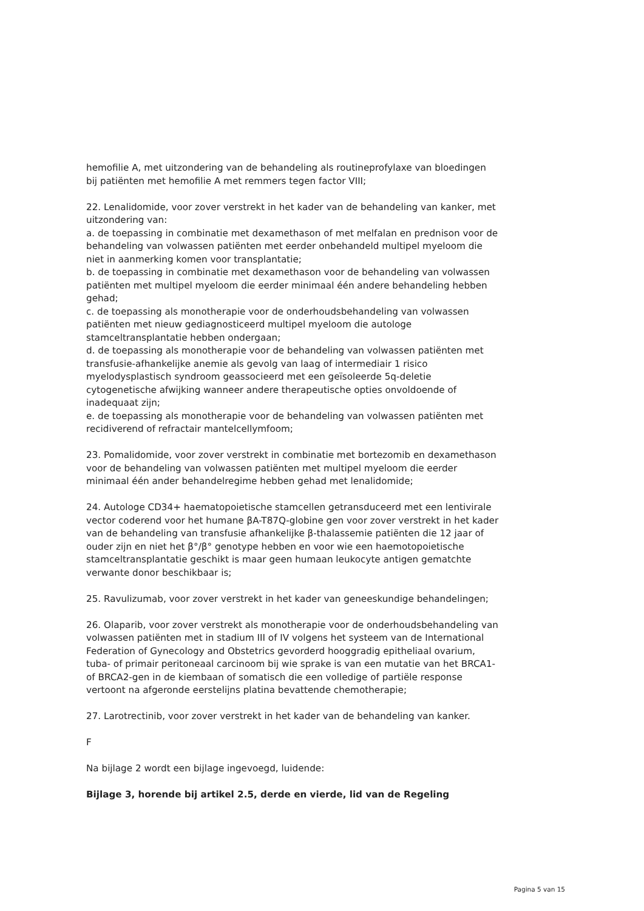hemofilie A, met uitzondering van de behandeling als routineprofylaxe van bloedingen bij patiënten met hemofilie A met remmers tegen factor VIII;
22. Lenalidomide, voor zover verstrekt in het kader van de behandeling van kanker, met uitzondering van:
a. de toepassing in combinatie met dexamethason of met melfalan en prednison voor de behandeling van volwassen patiënten met eerder onbehandeld multipel myeloom die niet in aanmerking komen voor transplantatie;
b. de toepassing in combinatie met dexamethason voor de behandeling van volwassen patiënten met multipel myeloom die eerder minimaal één andere behandeling hebben gehad;
c. de toepassing als monotherapie voor de onderhoudsbehandeling van volwassen patiënten met nieuw gediagnosticeerd multipel myeloom die autologe stamceltransplantatie hebben ondergaan;
d. de toepassing als monotherapie voor de behandeling van volwassen patiënten met transfusie-afhankelijke anemie als gevolg van laag of intermediair 1 risico myelodysplastisch syndroom geassocieerd met een geïsoleerde 5q-deletie cytogenetische afwijking wanneer andere therapeutische opties onvoldoende of inadequaat zijn;
e. de toepassing als monotherapie voor de behandeling van volwassen patiënten met recidiverend of refractair mantelcellymfoom;
23. Pomalidomide, voor zover verstrekt in combinatie met bortezomib en dexamethason voor de behandeling van volwassen patiënten met multipel myeloom die eerder minimaal één ander behandelregime hebben gehad met lenalidomide;
24. Autologe CD34+ haematopoietische stamcellen getransduceerd met een lentivirale vector coderend voor het humane βA-T87Q-globine gen voor zover verstrekt in het kader van de behandeling van transfusie afhankelijke β-thalassemie patiënten die 12 jaar of ouder zijn en niet het β°/β° genotype hebben en voor wie een haemotopoietische stamceltransplantatie geschikt is maar geen humaan leukocyte antigen gematchte verwante donor beschikbaar is;
25. Ravulizumab, voor zover verstrekt in het kader van geneeskundige behandelingen;
26. Olaparib, voor zover verstrekt als monotherapie voor de onderhoudsbehandeling van volwassen patiënten met in stadium III of IV volgens het systeem van de International Federation of Gynecology and Obstetrics gevorderd hooggradig epitheliaal ovarium, tuba- of primair peritoneaal carcinoom bij wie sprake is van een mutatie van het BRCA1- of BRCA2-gen in de kiembaan of somatisch die een volledige of partiële response vertoont na afgeronde eerstelijns platina bevattende chemotherapie;
27. Larotrectinib, voor zover verstrekt in het kader van de behandeling van kanker.
F
Na bijlage 2 wordt een bijlage ingevoegd, luidende:
Bijlage 3, horende bij artikel 2.5, derde en vierde, lid van de Regeling
Pagina 5 van 15